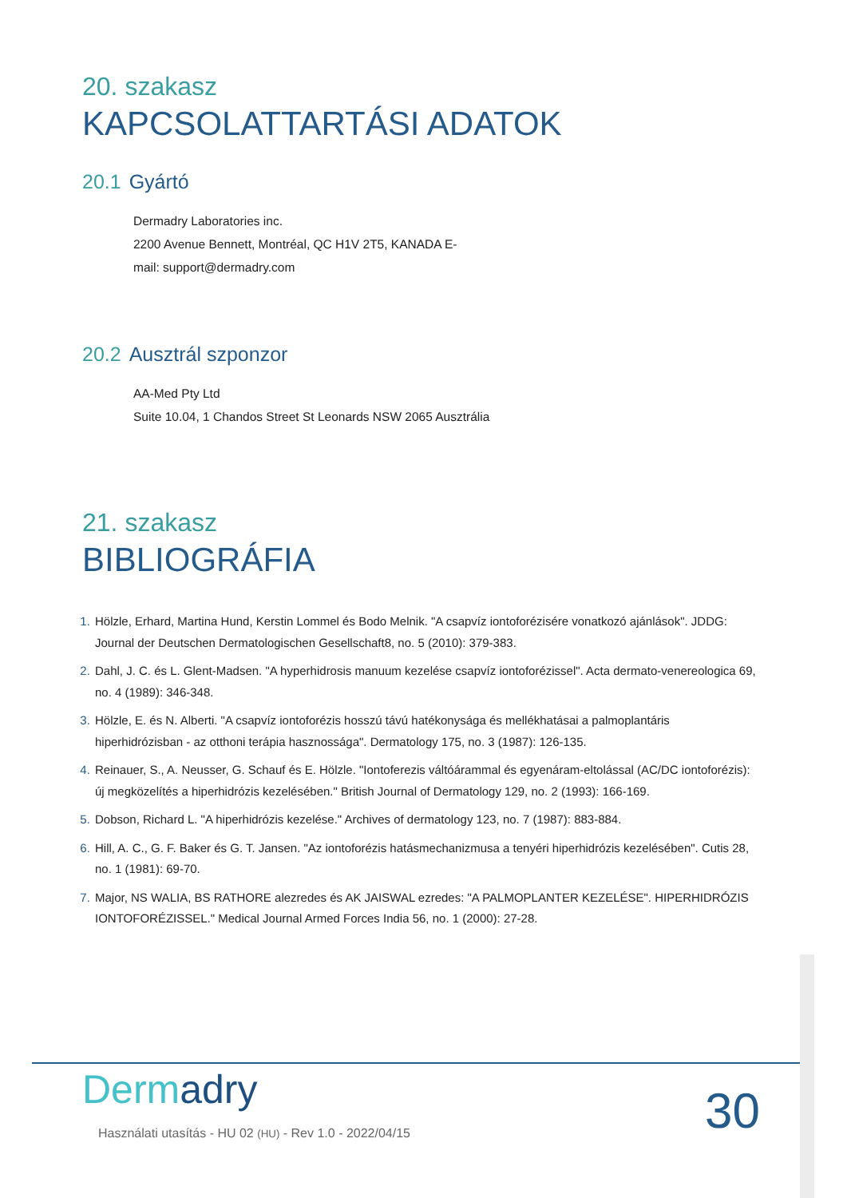20. szakasz
KAPCSOLATTARTÁSI ADATOK
20.1 Gyártó
Dermadry Laboratories inc.
2200 Avenue Bennett, Montréal, QC H1V 2T5, KANADA E-
mail: support@dermadry.com
20.2 Ausztrál szponzor
AA-Med Pty Ltd
Suite 10.04, 1 Chandos Street St Leonards NSW 2065 Ausztrália
21. szakasz
BIBLIOGRÁFIA
Hölzle, Erhard, Martina Hund, Kerstin Lommel és Bodo Melnik. "A csapvíz iontoforézisére vonatkozó ajánlások". JDDG: Journal der Deutschen Dermatologischen Gesellschaft8, no. 5 (2010): 379-383.
Dahl, J. C. és L. Glent-Madsen. "A hyperhidrosis manuum kezelése csapvíz iontoforézissel". Acta dermato-venereologica 69, no. 4 (1989): 346-348.
Hölzle, E. és N. Alberti. "A csapvíz iontoforézis hosszú távú hatékonysága és mellékhatásai a palmoplantáris hiperhidrózisban - az otthoni terápia hasznossága". Dermatology 175, no. 3 (1987): 126-135.
Reinauer, S., A. Neusser, G. Schauf és E. Hölzle. "Iontoferezis váltóárammal és egyenáram-eltolással (AC/DC iontoforézis): új megközelítés a hiperhidrózis kezelésében." British Journal of Dermatology 129, no. 2 (1993): 166-169.
Dobson, Richard L. "A hiperhidrózis kezelése." Archives of dermatology 123, no. 7 (1987): 883-884.
Hill, A. C., G. F. Baker és G. T. Jansen. "Az iontoforézis hatásmechanizmusa a tenyéri hiperhidrózis kezelésében". Cutis 28, no. 1 (1981): 69-70.
Major, NS WALIA, BS RATHORE alezredes és AK JAISWAL ezredes: "A PALMOPLANTER KEZELÉSE". HIPERHIDRÓZIS IONTOFORÉZISSEL." Medical Journal Armed Forces India 56, no. 1 (2000): 27-28.
Dermadry 30
Használati utasítás - HU 02 (HU) - Rev 1.0 - 2022/04/15